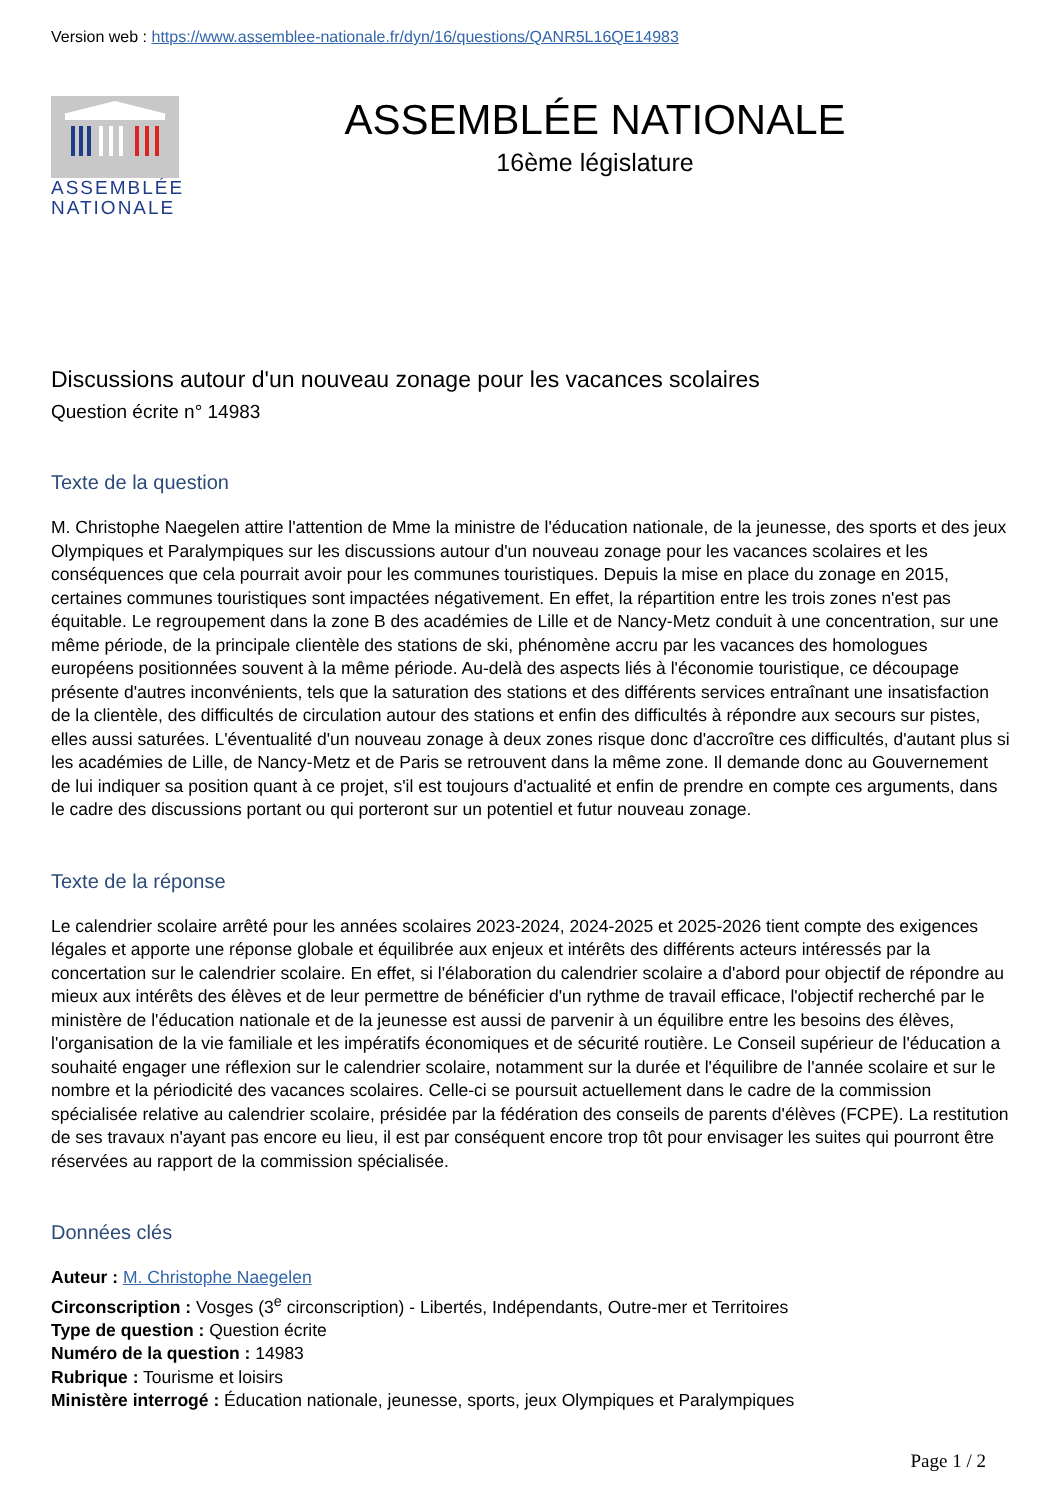Version web : https://www.assemblee-nationale.fr/dyn/16/questions/QANR5L16QE14983
ASSEMBLÉE
NATIONALE
ASSEMBLÉE NATIONALE
16ème législature
Discussions autour d'un nouveau zonage pour les vacances scolaires
Question écrite n° 14983
Texte de la question
M. Christophe Naegelen attire l'attention de Mme la ministre de l'éducation nationale, de la jeunesse, des sports et des jeux Olympiques et Paralympiques sur les discussions autour d'un nouveau zonage pour les vacances scolaires et les conséquences que cela pourrait avoir pour les communes touristiques. Depuis la mise en place du zonage en 2015, certaines communes touristiques sont impactées négativement. En effet, la répartition entre les trois zones n'est pas équitable. Le regroupement dans la zone B des académies de Lille et de Nancy-Metz conduit à une concentration, sur une même période, de la principale clientèle des stations de ski, phénomène accru par les vacances des homologues européens positionnées souvent à la même période. Au-delà des aspects liés à l'économie touristique, ce découpage présente d'autres inconvénients, tels que la saturation des stations et des différents services entraînant une insatisfaction de la clientèle, des difficultés de circulation autour des stations et enfin des difficultés à répondre aux secours sur pistes, elles aussi saturées. L'éventualité d'un nouveau zonage à deux zones risque donc d'accroître ces difficultés, d'autant plus si les académies de Lille, de Nancy-Metz et de Paris se retrouvent dans la même zone. Il demande donc au Gouvernement de lui indiquer sa position quant à ce projet, s'il est toujours d'actualité et enfin de prendre en compte ces arguments, dans le cadre des discussions portant ou qui porteront sur un potentiel et futur nouveau zonage.
Texte de la réponse
Le calendrier scolaire arrêté pour les années scolaires 2023-2024, 2024-2025 et 2025-2026 tient compte des exigences légales et apporte une réponse globale et équilibrée aux enjeux et intérêts des différents acteurs intéressés par la concertation sur le calendrier scolaire. En effet, si l'élaboration du calendrier scolaire a d'abord pour objectif de répondre au mieux aux intérêts des élèves et de leur permettre de bénéficier d'un rythme de travail efficace, l'objectif recherché par le ministère de l'éducation nationale et de la jeunesse est aussi de parvenir à un équilibre entre les besoins des élèves, l'organisation de la vie familiale et les impératifs économiques et de sécurité routière. Le Conseil supérieur de l'éducation a souhaité engager une réflexion sur le calendrier scolaire, notamment sur la durée et l'équilibre de l'année scolaire et sur le nombre et la périodicité des vacances scolaires. Celle-ci se poursuit actuellement dans le cadre de la commission spécialisée relative au calendrier scolaire, présidée par la fédération des conseils de parents d'élèves (FCPE). La restitution de ses travaux n'ayant pas encore eu lieu, il est par conséquent encore trop tôt pour envisager les suites qui pourront être réservées au rapport de la commission spécialisée.
Données clés
Auteur : M. Christophe Naegelen
Circonscription : Vosges (3<sup>e</sup> circonscription) - Libertés, Indépendants, Outre-mer et Territoires
Type de question : Question écrite
Numéro de la question : 14983
Rubrique : Tourisme et loisirs
Ministère interrogé : Éducation nationale, jeunesse, sports, jeux Olympiques et Paralympiques
Page 1 / 2